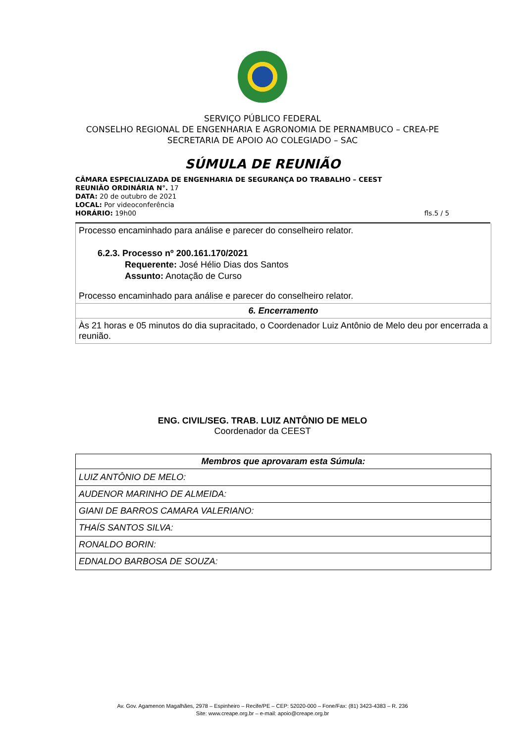SERVIÇO PÚBLICO FEDERAL
CONSELHO REGIONAL DE ENGENHARIA E AGRONOMIA DE PERNAMBUCO – CREA-PE
SECRETARIA DE APOIO AO COLEGIADO – SAC
SÚMULA DE REUNIÃO
CÂMARA ESPECIALIZADA DE ENGENHARIA DE SEGURANÇA DO TRABALHO – CEEST
REUNIÃO ORDINÁRIA N°. 17
DATA: 20 de outubro de 2021
LOCAL: Por videoconferência
HORÁRIO: 19h00 fls.5 / 5
Processo encaminhado para análise e parecer do conselheiro relator.
6.2.3. Processo nº 200.161.170/2021
Requerente: José Hélio Dias dos Santos
Assunto: Anotação de Curso
Processo encaminhado para análise e parecer do conselheiro relator.
6. Encerramento
Às 21 horas e 05 minutos do dia supracitado, o Coordenador Luiz Antônio de Melo deu por encerrada a reunião.
ENG. CIVIL/SEG. TRAB. LUIZ ANTÔNIO DE MELO
Coordenador da CEEST
| Membros que aprovaram esta Súmula: |
| --- |
| LUIZ ANTÔNIO DE MELO: |
| AUDENOR MARINHO DE ALMEIDA: |
| GIANI DE BARROS CAMARA VALERIANO: |
| THAÍS SANTOS SILVA: |
| RONALDO BORIN: |
| EDNALDO BARBOSA DE SOUZA: |
Av. Gov. Agamenon Magalhães, 2978 – Espinheiro – Recife/PE – CEP: 52020-000 – Fone/Fax: (81) 3423-4383 – R. 236
Site: www.creape.org.br – e-mail: apoio@creape.org.br